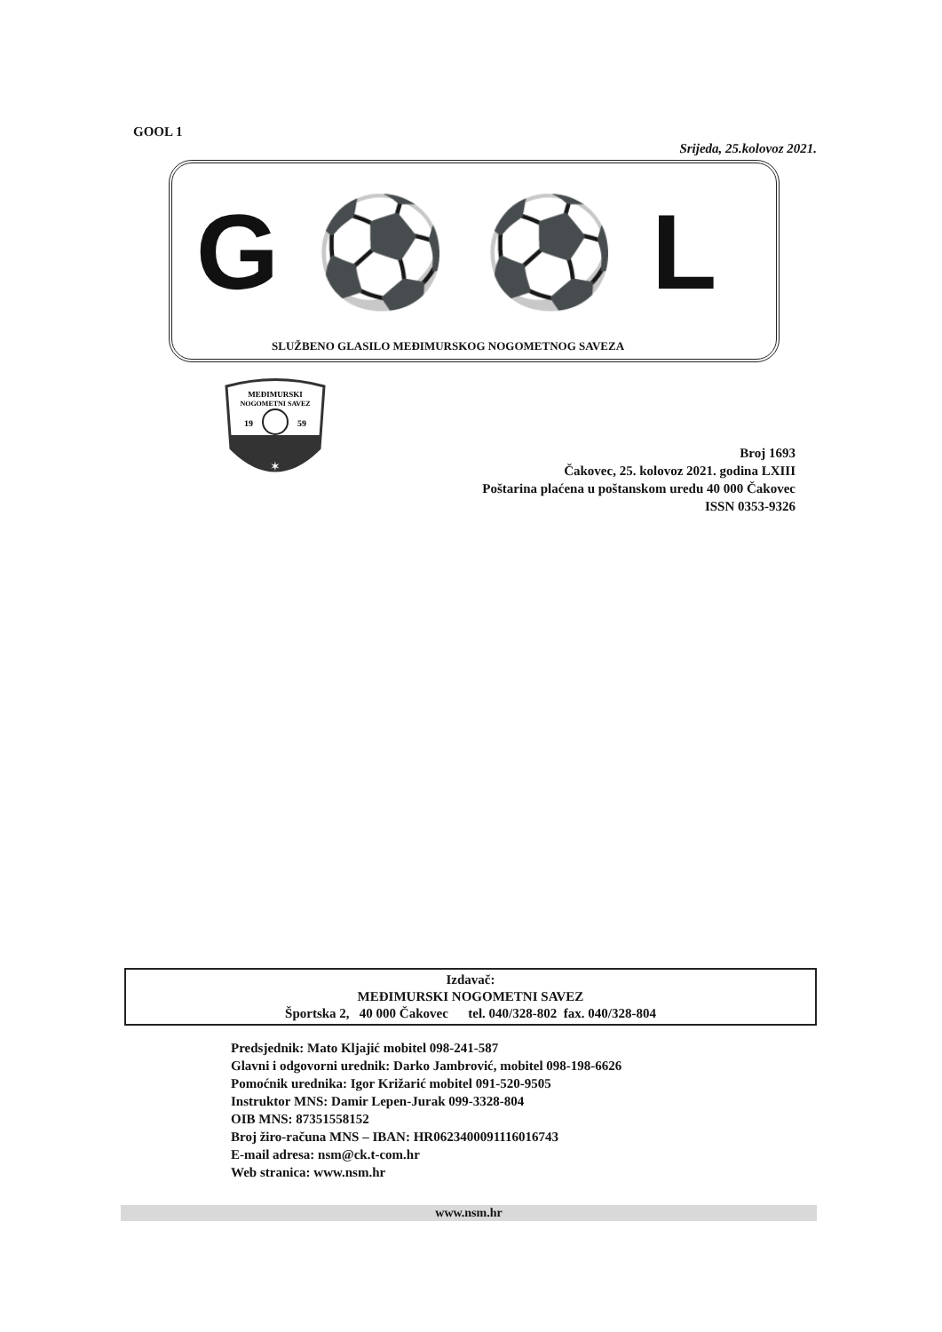GOOL 1
Srijeda, 25.kolovoz 2021.
G⚽⚽L
SLUŽBENO GLASILO MEĐIMURSKOG NOGOMETNOG SAVEZA
MEĐIMURSKI
NOGOMETNI SAVEZ
19
59
✶
Broj 1693
Čakovec, 25. kolovoz 2021. godina LXIII
Poštarina plaćena u poštanskom uredu 40 000 Čakovec
ISSN 0353-9326
Izdavač:
MEĐIMURSKI NOGOMETNI SAVEZ
Športska 2, 40 000 Čakovec tel. 040/328-802 fax. 040/328-804
Predsjednik: Mato Kljajić mobitel 098-241-587
Glavni i odgovorni urednik: Darko Jambrović, mobitel 098-198-6626
Pomoćnik urednika: Igor Križarić mobitel 091-520-9505
Instruktor MNS: Damir Lepen-Jurak 099-3328-804
OIB MNS: 87351558152
Broj žiro-računa MNS – IBAN: HR0623400091116016743
E-mail adresa: nsm@ck.t-com.hr
Web stranica: www.nsm.hr
www.nsm.hr